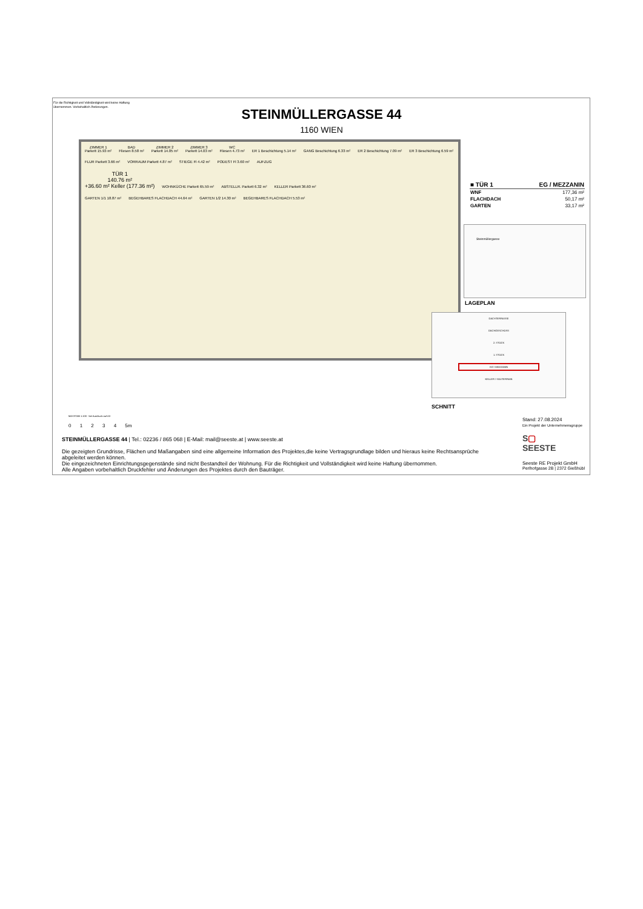Für die Richtigkeit und Vollständigkeit wird keine Haftung übernommen. Vorbehaltlich Änderungen.
STEINMÜLLERGASSE 44
1160 WIEN
ZIMMER 1
Parkett 15.93 m² BAD
Fliesen 8.58 m² ZIMMER 2
Parkett 14.05 m² ZIMMER 3
Parkett 14.03 m² WC
Fliesen 4.73 m² ER 1 Beschichtung 5.14 m² GANG Beschichtung 6.33 m² ER 2 Beschichtung 7.09 m² ER 3 Beschichtung 6.59 m² FLUR Parkett 3.66 m² VORRAUM Parkett 4.87 m² STIEGE Fl 4.42 m² PODEST Fl 3.60 m² AUFZUG
TÜR 1
140.76 m²
+36.60 m² Keller (177.36 m²) WOHNKÜCHE Parkett 65.59 m² ABSTELLR. Parkett 6.32 m² KELLER Parkett 36.60 m²
GARTEN 1/1 18.87 m² BEGEHBARES FLACHDACH 44.64 m² GARTEN 1/2 14.30 m² BEGEHBARES FLACHDACH 5.53 m²
| ■ TÜR 1 | EG / MEZZANIN |
| --- | --- |
| WNF | 177,36 m² |
| FLACHDACH | 50,17 m² |
| GARTEN | 33,17 m² |
Steinmüllergasse
LAGEPLAN
DACHTERRASSE
DACHGESCHOSS
2. STOCK
1. STOCK
EG / MEZZANIN
KELLER / SOUTERRAIN
SCHNITT
MASSTAB 1:100 - bei Ausdruck auf A3
0 1 2 3 4 5m
Stand: 27.08.2024
Ein Projekt der Unternehmensgruppe
STEINMÜLLERGASSE 44 | Tel.: 02236 / 865 068 | E-Mail: mail@seeste.at | www.seeste.at
Die gezeigten Grundrisse, Flächen und Maßangaben sind eine allgemeine Information des Projektes,die keine Vertragsgrundlage bilden und hieraus keine Rechtsansprüche abgeleitet werden können.
Die eingezeichneten Einrichtungsgegenstände sind nicht Bestandteil der Wohnung. Für die Richtigkeit und Vollständigkeit wird keine Haftung übernommen.
Alle Angaben vorbehaltlich Druckfehler und Änderungen des Projektes durch den Bauträger.
S▢
SEESTE
Seeste RE Projekt GmbH
Perlhofgasse 2B | 2372 Gießhübl